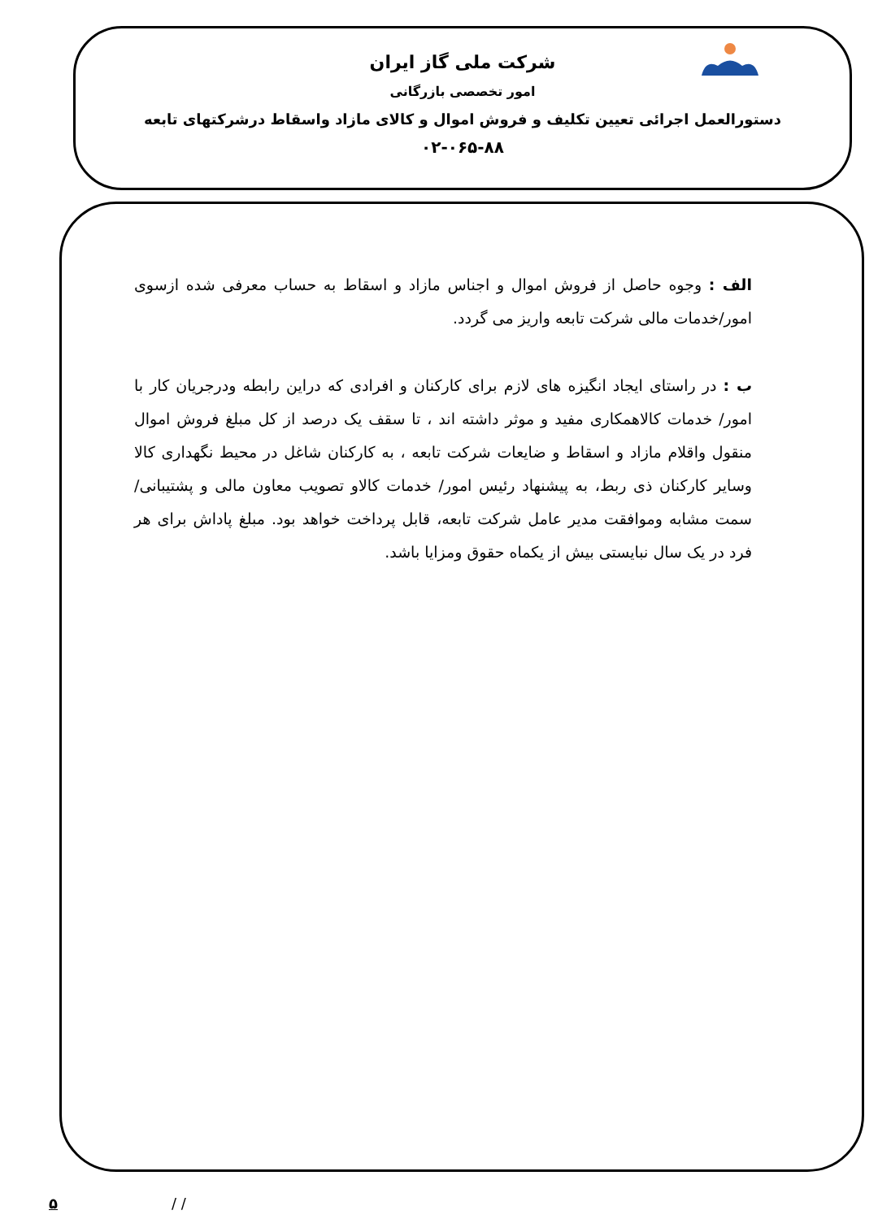شرکت ملی گاز ایران
امور تخصصی بازرگانی
دستورالعمل اجرائی تعیین تکلیف و فروش اموال و کالای مازاد واسقاط درشرکتهای تابعه
۰۲-۰۶۵-۸۸
الف : وجوه حاصل از فروش اموال و اجناس مازاد و اسقاط به حساب معرفی شده ازسوی امور/خدمات مالی شرکت تابعه واریز می گردد.
ب : در راستای ایجاد انگیزه های لازم برای کارکنان و افرادی که دراین رابطه ودرجریان کار با امور/ خدمات کالاهمکاری مفید و موثر داشته اند ، تا سقف یک درصد از کل مبلغ فروش اموال منقول واقلام مازاد و اسقاط و ضایعات شرکت تابعه ، به کارکنان شاغل در محیط نگهداری کالا وسایر کارکنان ذی ربط، به پیشنهاد رئیس امور/ خدمات کالاو تصویب معاون مالی و پشتیبانی/ سمت مشابه وموافقت مدیر عامل شرکت تابعه، قابل پرداخت خواهد بود. مبلغ پاداش برای هر فرد در یک سال نبایستی بیش از یکماه حقوق ومزایا باشد.
۵ / /